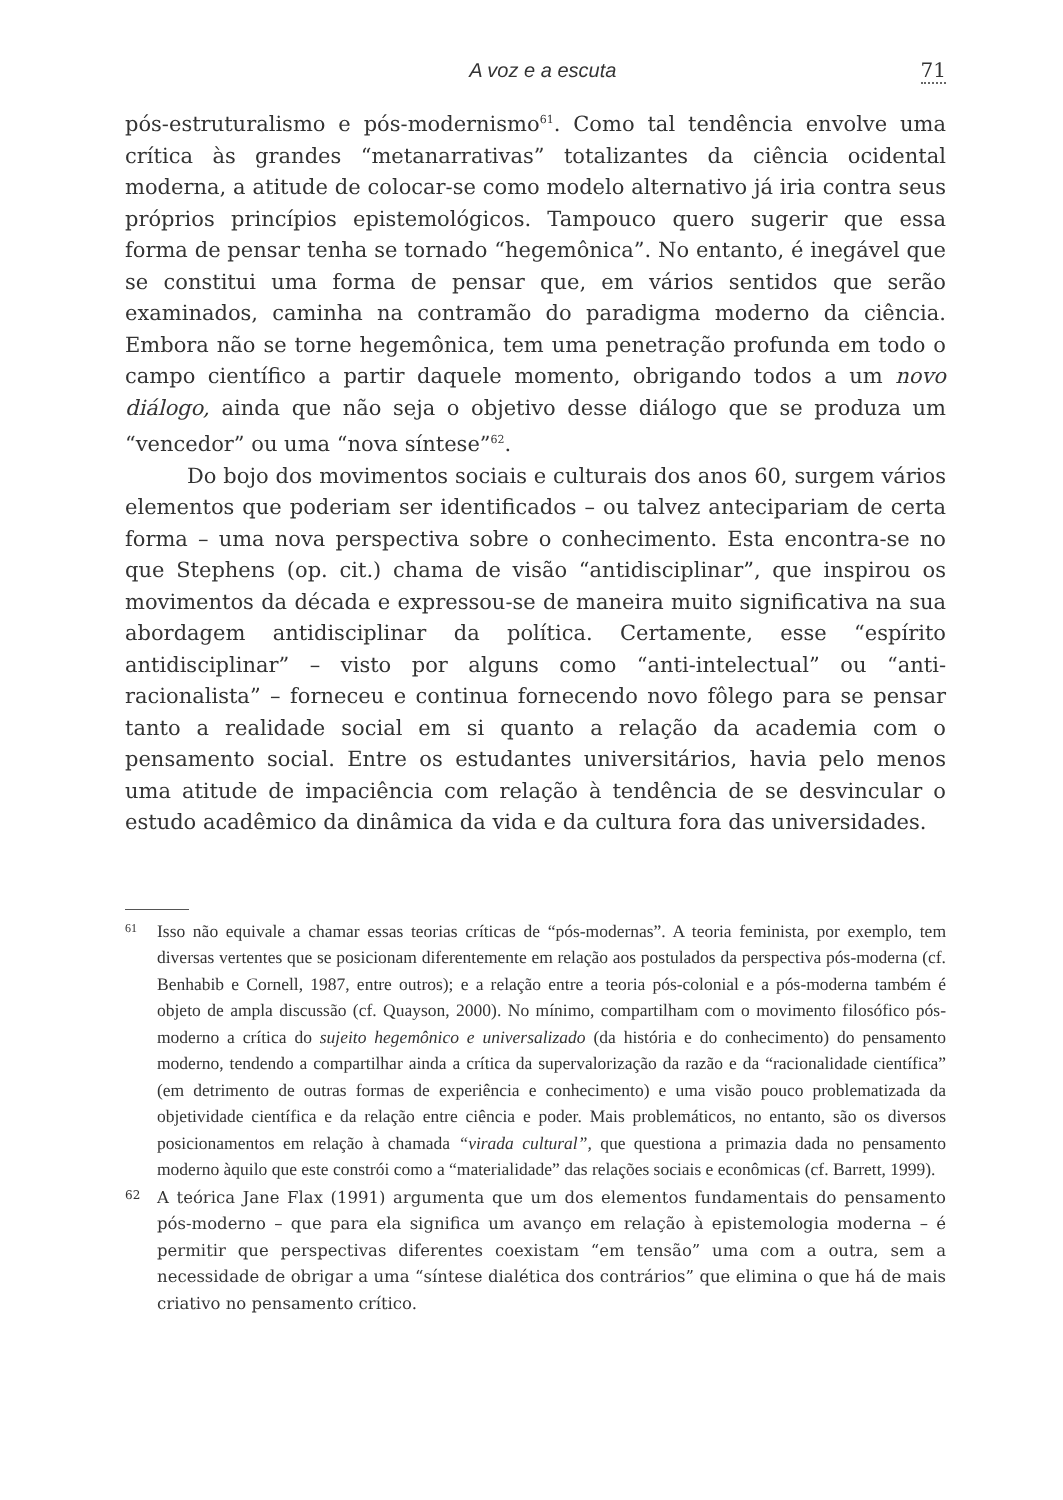A voz e a escuta 71
pós-estruturalismo e pós-modernismo<sup>61</sup>. Como tal tendência envolve uma crítica às grandes “metanarrativas” totalizantes da ciência ocidental moderna, a atitude de colocar-se como modelo alternativo já iria contra seus próprios princípios epistemológicos. Tampouco quero sugerir que essa forma de pensar tenha se tornado “hegemônica”. No entanto, é inegável que se constitui uma forma de pensar que, em vários sentidos que serão examinados, caminha na contramão do paradigma moderno da ciência. Embora não se torne hegemônica, tem uma penetração profunda em todo o campo científico a partir daquele momento, obrigando todos a um novo diálogo, ainda que não seja o objetivo desse diálogo que se produza um “vencedor” ou uma “nova síntese”<sup>62</sup>.
Do bojo dos movimentos sociais e culturais dos anos 60, surgem vários elementos que poderiam ser identificados – ou talvez antecipariam de certa forma – uma nova perspectiva sobre o conhecimento. Esta encontra-se no que Stephens (op. cit.) chama de visão “antidisciplinar”, que inspirou os movimentos da década e expressou-se de maneira muito significativa na sua abordagem antidisciplinar da política. Certamente, esse “espírito antidisciplinar” – visto por alguns como “anti-intelectual” ou “anti-racionalista” – forneceu e continua fornecendo novo fôlego para se pensar tanto a realidade social em si quanto a relação da academia com o pensamento social. Entre os estudantes universitários, havia pelo menos uma atitude de impaciência com relação à tendência de se desvincular o estudo acadêmico da dinâmica da vida e da cultura fora das universidades.
61 Isso não equivale a chamar essas teorias críticas de “pós-modernas”. A teoria feminista, por exemplo, tem diversas vertentes que se posicionam diferentemente em relação aos postulados da perspectiva pós-moderna (cf. Benhabib e Cornell, 1987, entre outros); e a relação entre a teoria pós-colonial e a pós-moderna também é objeto de ampla discussão (cf. Quayson, 2000). No mínimo, compartilham com o movimento filosófico pós-moderno a crítica do sujeito hegemônico e universalizado (da história e do conhecimento) do pensamento moderno, tendendo a compartilhar ainda a crítica da supervalorização da razão e da “racionalidade científica” (em detrimento de outras formas de experiência e conhecimento) e uma visão pouco problematizada da objetividade científica e da relação entre ciência e poder. Mais problemáticos, no entanto, são os diversos posicionamentos em relação à chamada “virada cultural”, que questiona a primazia dada no pensamento moderno àquilo que este constrói como a “materialidade” das relações sociais e econômicas (cf. Barrett, 1999).
62 A teórica Jane Flax (1991) argumenta que um dos elementos fundamentais do pensamento pós-moderno – que para ela significa um avanço em relação à epistemologia moderna – é permitir que perspectivas diferentes coexistam “em tensão” uma com a outra, sem a necessidade de obrigar a uma “síntese dialética dos contrários” que elimina o que há de mais criativo no pensamento crítico.